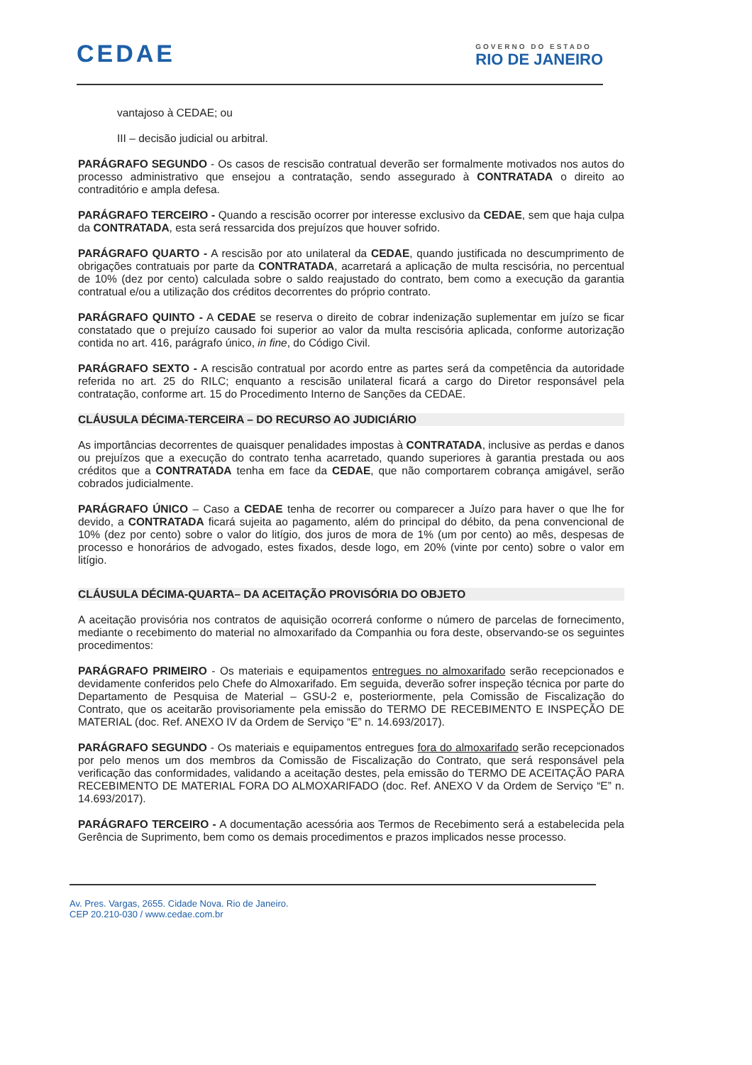CEDAE
GOVERNO DO ESTADO
RIO DE JANEIRO
vantajoso à CEDAE; ou
III – decisão judicial ou arbitral.
PARÁGRAFO SEGUNDO - Os casos de rescisão contratual deverão ser formalmente motivados nos autos do processo administrativo que ensejou a contratação, sendo assegurado à CONTRATADA o direito ao contraditório e ampla defesa.
PARÁGRAFO TERCEIRO - Quando a rescisão ocorrer por interesse exclusivo da CEDAE, sem que haja culpa da CONTRATADA, esta será ressarcida dos prejuízos que houver sofrido.
PARÁGRAFO QUARTO - A rescisão por ato unilateral da CEDAE, quando justificada no descumprimento de obrigações contratuais por parte da CONTRATADA, acarretará a aplicação de multa rescisória, no percentual de 10% (dez por cento) calculada sobre o saldo reajustado do contrato, bem como a execução da garantia contratual e/ou a utilização dos créditos decorrentes do próprio contrato.
PARÁGRAFO QUINTO - A CEDAE se reserva o direito de cobrar indenização suplementar em juízo se ficar constatado que o prejuízo causado foi superior ao valor da multa rescisória aplicada, conforme autorização contida no art. 416, parágrafo único, in fine, do Código Civil.
PARÁGRAFO SEXTO - A rescisão contratual por acordo entre as partes será da competência da autoridade referida no art. 25 do RILC; enquanto a rescisão unilateral ficará a cargo do Diretor responsável pela contratação, conforme art. 15 do Procedimento Interno de Sanções da CEDAE.
CLÁUSULA DÉCIMA-TERCEIRA – DO RECURSO AO JUDICIÁRIO
As importâncias decorrentes de quaisquer penalidades impostas à CONTRATADA, inclusive as perdas e danos ou prejuízos que a execução do contrato tenha acarretado, quando superiores à garantia prestada ou aos créditos que a CONTRATADA tenha em face da CEDAE, que não comportarem cobrança amigável, serão cobrados judicialmente.
PARÁGRAFO ÚNICO – Caso a CEDAE tenha de recorrer ou comparecer a Juízo para haver o que lhe for devido, a CONTRATADA ficará sujeita ao pagamento, além do principal do débito, da pena convencional de 10% (dez por cento) sobre o valor do litígio, dos juros de mora de 1% (um por cento) ao mês, despesas de processo e honorários de advogado, estes fixados, desde logo, em 20% (vinte por cento) sobre o valor em litígio.
CLÁUSULA DÉCIMA-QUARTA– DA ACEITAÇÃO PROVISÓRIA DO OBJETO
A aceitação provisória nos contratos de aquisição ocorrerá conforme o número de parcelas de fornecimento, mediante o recebimento do material no almoxarifado da Companhia ou fora deste, observando-se os seguintes procedimentos:
PARÁGRAFO PRIMEIRO - Os materiais e equipamentos entregues no almoxarifado serão recepcionados e devidamente conferidos pelo Chefe do Almoxarifado. Em seguida, deverão sofrer inspeção técnica por parte do Departamento de Pesquisa de Material – GSU-2 e, posteriormente, pela Comissão de Fiscalização do Contrato, que os aceitarão provisoriamente pela emissão do TERMO DE RECEBIMENTO E INSPEÇÃO DE MATERIAL (doc. Ref. ANEXO IV da Ordem de Serviço “E” n. 14.693/2017).
PARÁGRAFO SEGUNDO - Os materiais e equipamentos entregues fora do almoxarifado serão recepcionados por pelo menos um dos membros da Comissão de Fiscalização do Contrato, que será responsável pela verificação das conformidades, validando a aceitação destes, pela emissão do TERMO DE ACEITAÇÃO PARA RECEBIMENTO DE MATERIAL FORA DO ALMOXARIFADO (doc. Ref. ANEXO V da Ordem de Serviço “E” n. 14.693/2017).
PARÁGRAFO TERCEIRO - A documentação acessória aos Termos de Recebimento será a estabelecida pela Gerência de Suprimento, bem como os demais procedimentos e prazos implicados nesse processo.
Av. Pres. Vargas, 2655. Cidade Nova. Rio de Janeiro.
CEP 20.210-030 / www.cedae.com.br